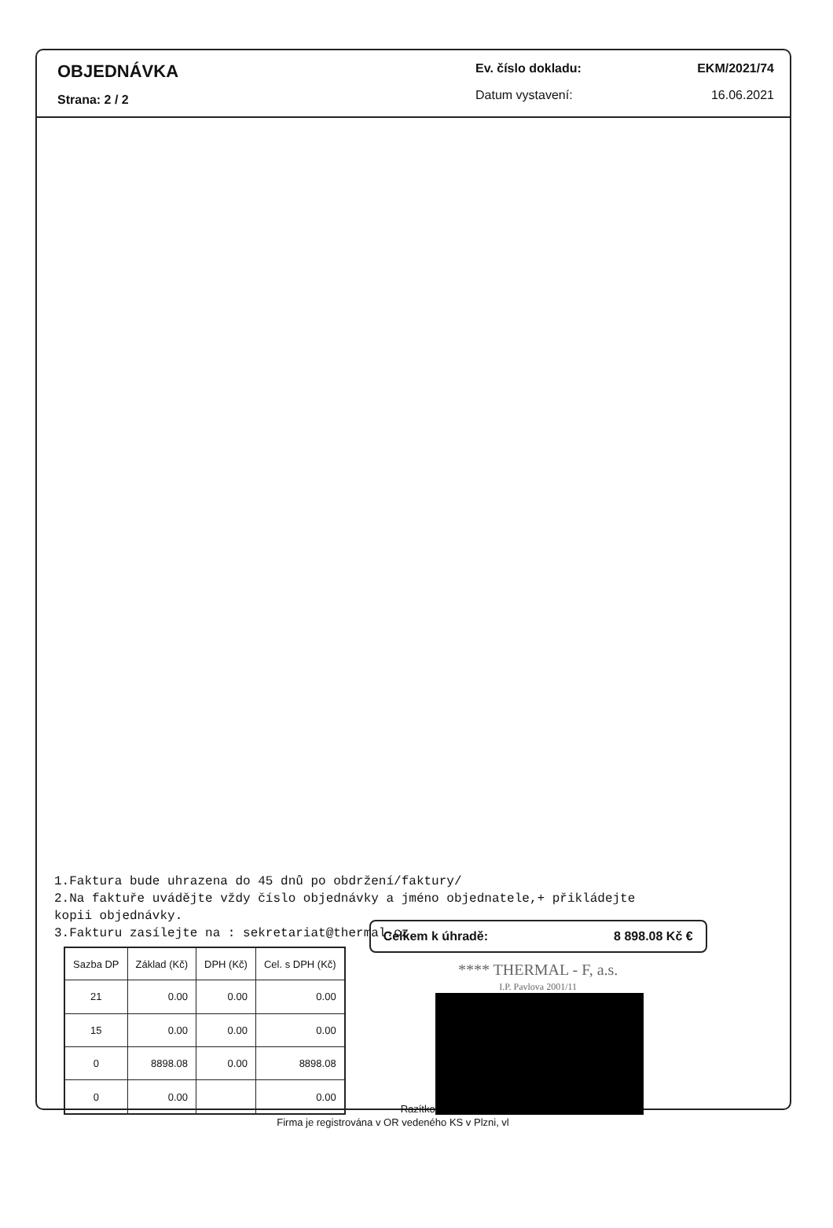OBJEDNÁVKA
Strana: 2 / 2
Ev. číslo dokladu: EKM/2021/74
Datum vystavení: 16.06.2021
1.Faktura bude uhrazena do 45 dnů po obdržení/faktury/
2.Na faktuře uvádějte vždy číslo objednávky a jméno objednatele,+ přikládejte
kopii objednávky.
3.Fakturu zasílejte na : sekretariat@thermal.cz
| Sazba DP | Základ (Kč) | DPH (Kč) | Cel. s DPH (Kč) |
| --- | --- | --- | --- |
| 21 | 0.00 | 0.00 | 0.00 |
| 15 | 0.00 | 0.00 | 0.00 |
| 0 | 8898.08 | 0.00 | 8898.08 |
| 0 | 0.00 | | 0.00 |
Celkem k úhradě: 8 898.08 Kč €
**** THERMAL - F, a.s.
I.P. Pavlova 2001/11
Razítko
Firma je registrována v OR vedeného KS v Plzni, vl